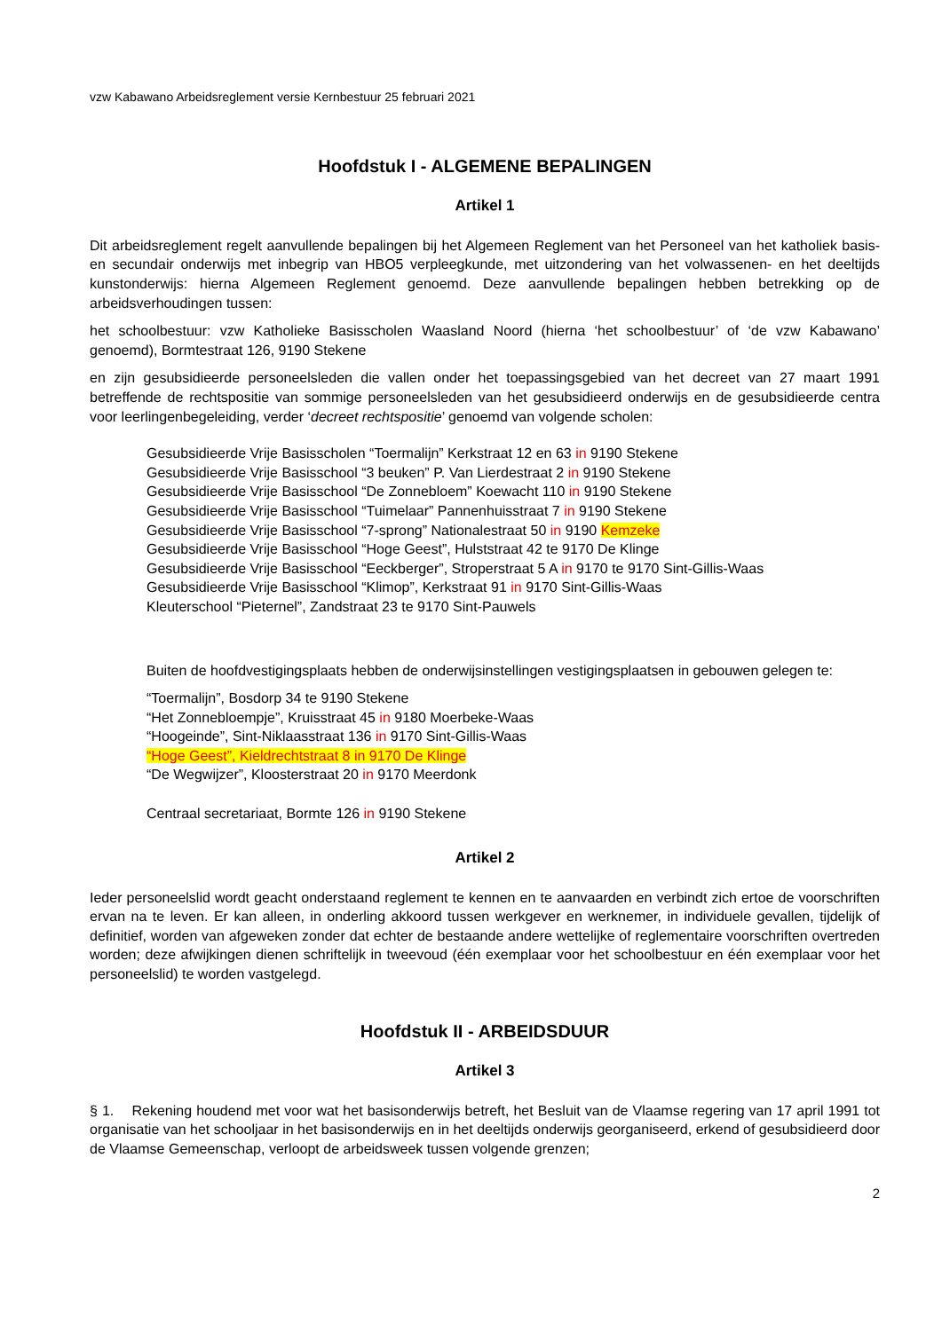vzw Kabawano Arbeidsreglement versie Kernbestuur 25 februari 2021
Hoofdstuk I - ALGEMENE BEPALINGEN
Artikel 1
Dit arbeidsreglement regelt aanvullende bepalingen bij het Algemeen Reglement van het Personeel van het katholiek basis- en secundair onderwijs met inbegrip van HBO5 verpleegkunde, met uitzondering van het volwassenen- en het deeltijds kunstonderwijs: hierna Algemeen Reglement genoemd. Deze aanvullende bepalingen hebben betrekking op de arbeidsverhoudingen tussen:
het schoolbestuur: vzw Katholieke Basisscholen Waasland Noord (hierna ‘het schoolbestuur’ of ‘de vzw Kabawano’ genoemd), Bormtestraat 126, 9190 Stekene
en zijn gesubsidieerde personeelsleden die vallen onder het toepassingsgebied van het decreet van 27 maart 1991 betreffende de rechtspositie van sommige personeelsleden van het gesubsidieerd onderwijs en de gesubsidieerde centra voor leerlingenbegeleiding, verder ‘decreet rechtspositie’ genoemd van volgende scholen:
Gesubsidieerde Vrije Basisscholen “Toermalijn” Kerkstraat 12 en 63 in 9190 Stekene
Gesubsidieerde Vrije Basisschool “3 beuken” P. Van Lierdestraat 2 in 9190 Stekene
Gesubsidieerde Vrije Basisschool “De Zonnebloem” Koewacht 110 in 9190 Stekene
Gesubsidieerde Vrije Basisschool “Tuimelaar” Pannenhuisstraat 7 in 9190 Stekene
Gesubsidieerde Vrije Basisschool “7-sprong” Nationalestraat 50 in 9190 Kemzeke
Gesubsidieerde Vrije Basisschool “Hoge Geest”, Hulststraat 42 te 9170 De Klinge
Gesubsidieerde Vrije Basisschool “Eeckberger”, Stroperstraat 5 A in 9170 te 9170 Sint-Gillis-Waas
Gesubsidieerde Vrije Basisschool “Klimop”, Kerkstraat 91 in 9170 Sint-Gillis-Waas
Kleuterschool “Pieternel”, Zandstraat 23 te 9170 Sint-Pauwels
Buiten de hoofdvestigingsplaats hebben de onderwijsinstellingen vestigingsplaatsen in gebouwen gelegen te:
“Toermalijn”, Bosdorp 34 te 9190 Stekene
“Het Zonnebloempje”, Kruisstraat 45 in 9180 Moerbeke-Waas
“Hoogeinde”, Sint-Niklaasstraat 136 in 9170 Sint-Gillis-Waas
“Hoge Geest”, Kieldrechtstraat 8 in 9170 De Klinge
“De Wegwijzer”, Kloosterstraat 20 in 9170 Meerdonk
Centraal secretariaat, Bormte 126 in 9190 Stekene
Artikel 2
Ieder personeelslid wordt geacht onderstaand reglement te kennen en te aanvaarden en verbindt zich ertoe de voorschriften ervan na te leven. Er kan alleen, in onderling akkoord tussen werkgever en werknemer, in individuele gevallen, tijdelijk of definitief, worden van afgeweken zonder dat echter de bestaande andere wettelijke of reglementaire voorschriften overtreden worden; deze afwijkingen dienen schriftelijk in tweevoud (één exemplaar voor het schoolbestuur en één exemplaar voor het personeelslid) te worden vastgelegd.
Hoofdstuk II - ARBEIDSDUUR
Artikel 3
§ 1. Rekening houdend met voor wat het basisonderwijs betreft, het Besluit van de Vlaamse regering van 17 april 1991 tot organisatie van het schooljaar in het basisonderwijs en in het deeltijds onderwijs georganiseerd, erkend of gesubsidieerd door de Vlaamse Gemeenschap, verloopt de arbeidsweek tussen volgende grenzen;
2